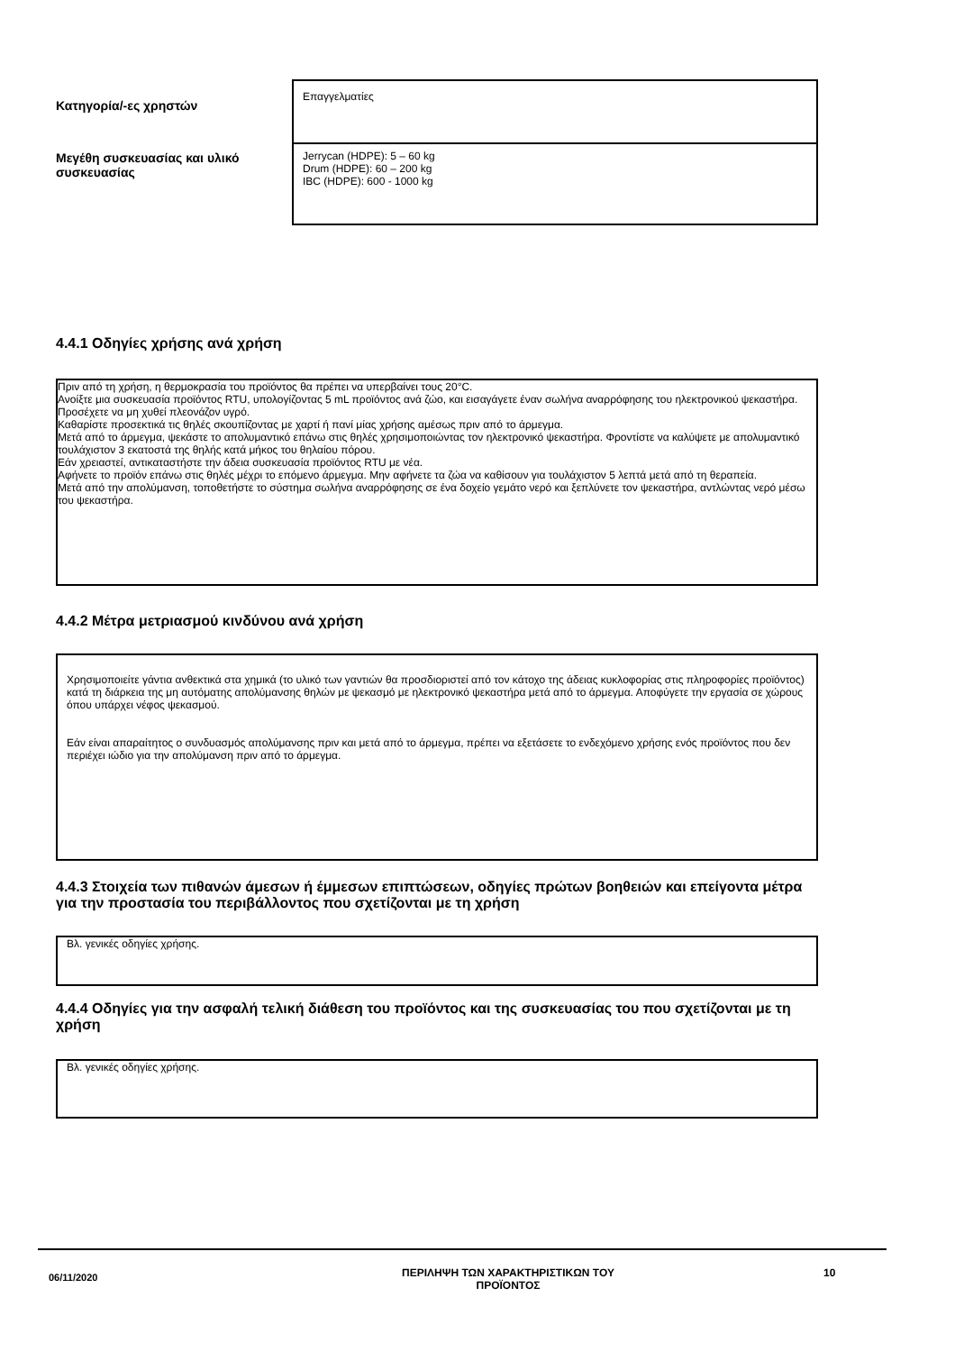| Κατηγορία/-ες χρηστών | Επαγγελματίες |
| Μεγέθη συσκευασίας και υλικό συσκευασίας | Jerrycan (HDPE): 5 – 60 kg Drum (HDPE): 60 – 200 kg IBC (HDPE): 600 - 1000 kg |
4.4.1 Οδηγίες χρήσης ανά χρήση
Πριν από τη χρήση, η θερμοκρασία του προϊόντος θα πρέπει να υπερβαίνει τους 20°C.
Ανοίξτε μια συσκευασία προϊόντος RTU, υπολογίζοντας 5 mL προϊόντος ανά ζώο, και εισαγάγετε έναν σωλήνα αναρρόφησης του ηλεκτρονικού ψεκαστήρα. Προσέχετε να μη χυθεί πλεονάζον υγρό.
Καθαρίστε προσεκτικά τις θηλές σκουπίζοντας με χαρτί ή πανί μίας χρήσης αμέσως πριν από το άρμεγμα.
Μετά από το άρμεγμα, ψεκάστε το απολυμαντικό επάνω στις θηλές χρησιμοποιώντας τον ηλεκτρονικό ψεκαστήρα. Φροντίστε να καλύψετε με απολυμαντικό τουλάχιστον 3 εκατοστά της θηλής κατά μήκος του θηλαίου πόρου.
Εάν χρειαστεί, αντικαταστήστε την άδεια συσκευασία προϊόντος RTU με νέα.
Αφήνετε το προϊόν επάνω στις θηλές μέχρι το επόμενο άρμεγμα. Μην αφήνετε τα ζώα να καθίσουν για τουλάχιστον 5 λεπτά μετά από τη θεραπεία.
Μετά από την απολύμανση, τοποθετήστε το σύστημα σωλήνα αναρρόφησης σε ένα δοχείο γεμάτο νερό και ξεπλύνετε τον ψεκαστήρα, αντλώντας νερό μέσω του ψεκαστήρα.
4.4.2 Μέτρα μετριασμού κινδύνου ανά χρήση
Χρησιμοποιείτε γάντια ανθεκτικά στα χημικά (το υλικό των γαντιών θα προσδιοριστεί από τον κάτοχο της άδειας κυκλοφορίας στις πληροφορίες προϊόντος) κατά τη διάρκεια της μη αυτόματης απολύμανσης θηλών με ψεκασμό με ηλεκτρονικό ψεκαστήρα μετά από το άρμεγμα. Αποφύγετε την εργασία σε χώρους όπου υπάρχει νέφος ψεκασμού.
Εάν είναι απαραίτητος ο συνδυασμός απολύμανσης πριν και μετά από το άρμεγμα, πρέπει να εξετάσετε το ενδεχόμενο χρήσης ενός προϊόντος που δεν περιέχει ιώδιο για την απολύμανση πριν από το άρμεγμα.
4.4.3 Στοιχεία των πιθανών άμεσων ή έμμεσων επιπτώσεων, οδηγίες πρώτων βοηθειών και επείγοντα μέτρα για την προστασία του περιβάλλοντος που σχετίζονται με τη χρήση
Βλ. γενικές οδηγίες χρήσης.
4.4.4 Οδηγίες για την ασφαλή τελική διάθεση του προϊόντος και της συσκευασίας του που σχετίζονται με τη χρήση
Βλ. γενικές οδηγίες χρήσης.
06/11/2020
ΠΕΡΙΛΗΨΗ ΤΩΝ ΧΑΡΑΚΤΗΡΙΣΤΙΚΩΝ ΤΟΥ
ΠΡΟΪΟΝΤΟΣ
10